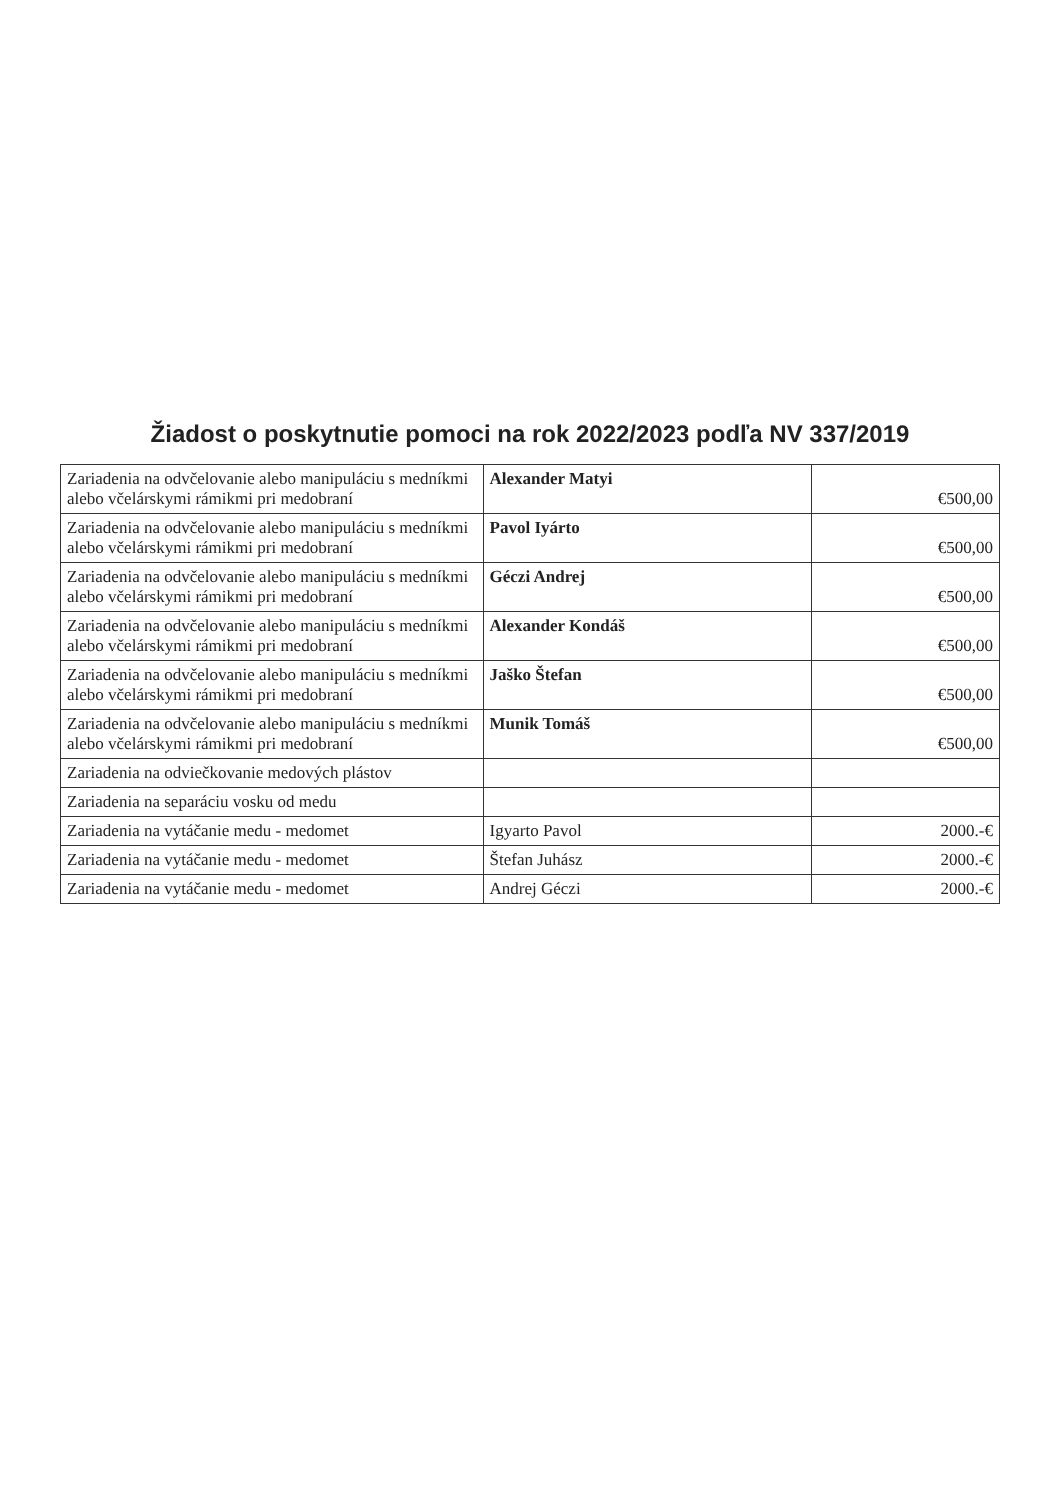Žiadost o poskytnutie pomoci na rok 2022/2023 podľa NV 337/2019
| Zariadenia na odvčelovanie alebo manipuláciu s medníkmi alebo včelárskymi rámikmi pri medobraní | Alexander Matyi | €500,00 |
| Zariadenia na odvčelovanie alebo manipuláciu s medníkmi alebo včelárskymi rámikmi pri medobraní | Pavol Iyárto | €500,00 |
| Zariadenia na odvčelovanie alebo manipuláciu s medníkmi alebo včelárskymi rámikmi pri medobraní | Géczi Andrej | €500,00 |
| Zariadenia na odvčelovanie alebo manipuláciu s medníkmi alebo včelárskymi rámikmi pri medobraní | Alexander Kondáš | €500,00 |
| Zariadenia na odvčelovanie alebo manipuláciu s medníkmi alebo včelárskymi rámikmi pri medobraní | Jaško Štefan | €500,00 |
| Zariadenia na odvčelovanie alebo manipuláciu s medníkmi alebo včelárskymi rámikmi pri medobraní | Munik Tomáš | €500,00 |
| Zariadenia na odviečkovanie medových plástov | | |
| Zariadenia na separáciu vosku od medu | | |
| Zariadenia na vytáčanie medu - medomet | Igyarto Pavol | 2000.-€ |
| Zariadenia na vytáčanie medu - medomet | Štefan Juhász | 2000.-€ |
| Zariadenia na vytáčanie medu - medomet | Andrej Géczi | 2000.-€ |